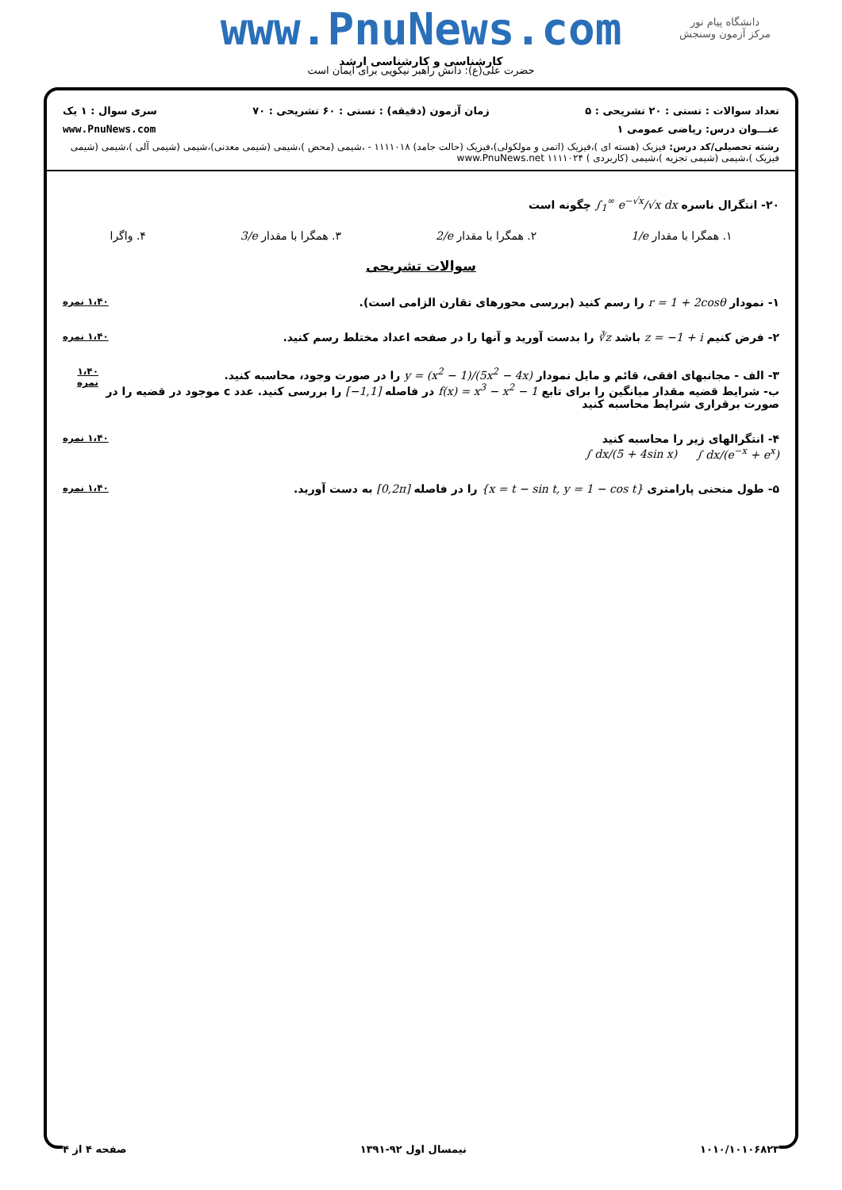www.PnuNews.com
دانشگاه پیام نور
مرکز آزمون وسنجش
کارشناسی و کارشناسی ارشد
حضرت علی(ع): دانش راهبر نیکویی برای ایمان است
تعداد سوالات : تستی : ۲۰ تشریحی : ۵ زمان آزمون (دقیقه) : تستی : ۶۰ تشریحی : ۷۰ سری سوال : ۱ یک
عنـــوان درس: ریاضی عمومی ۱ www.PnuNews.com
رشته تحصیلی/کد درس: فیزیک (هسته ای )،فیزیک (اتمی و مولکولی)،فیزیک (حالت جامد) ۱۱۱۱۰۱۸ - ،شیمی (محض )،شیمی (شیمی معدنی)،شیمی (شیمی آلی )،شیمی (شیمی فیزیک )،شیمی (شیمی تجزیه )،شیمی (کاربردی ) ۱۱۱۱۰۲۴ www.PnuNews.net
۲۰- انتگرال ناسره ∫<sub>1</sub><sup>∞</sup> e<sup>−√x</sup>/√x dx چگونه است
۱. همگرا با مقدار 1/e ۲. همگرا با مقدار 2/e ۳. همگرا با مقدار 3/e ۴. واگرا
سوالات تشریحی
۱- نمودار r = 1 + 2cosθ را رسم کنید (بررسی محورهای تقارن الزامی است). ۱،۴۰ نمره
۲- فرض کنیم z = −1 + i باشد ∛z را بدست آورید و آنها را در صفحه اعداد مختلط رسم کنید. ۱،۴۰ نمره
۳- الف - مجانبهای افقی، قائم و مایل نمودار y = (x<sup>2</sup> − 1)/(5x<sup>2</sup> − 4x) را در صورت وجود، محاسبه کنید.
ب- شرایط قضیه مقدار میانگین را برای تابع f(x) = x<sup>3</sup> − x<sup>2</sup> − 1 در فاصله [−1,1] را بررسی کنید. عدد c موجود در قضیه را در صورت برقراری شرایط محاسبه کنید ۱،۴۰ نمره
۴- انتگرالهای زیر را محاسبه کنید
∫ dx/(e<sup>−x</sup> + e<sup>x</sup>) ∫ dx/(5 + 4sin x) ۱،۴۰ نمره
۵- طول منحنی پارامتری {x = t − sin t, y = 1 − cos t} را در فاصله [0,2π] به دست آورید. ۱،۴۰ نمره
۱۰۱۰/۱۰۱۰۶۸۲۳ نیمسال اول ۹۲-۱۳۹۱ صفحه ۴ از ۴